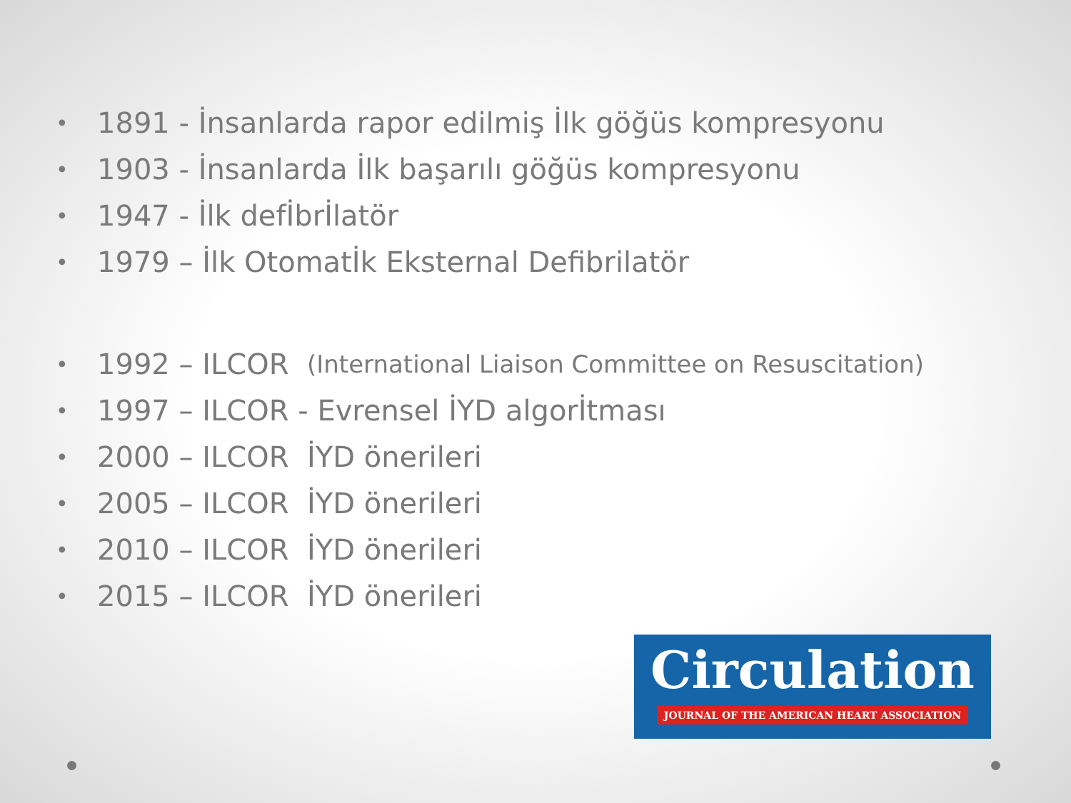• 1891 - İnsanlarda rapor edilmiş İlk göğüs kompresyonu
• 1903 - İnsanlarda İlk başarılı göğüs kompresyonu
• 1947 - İlk defİbrİlatör
• 1979 – İlk Otomatİk Eksternal Defibrilatör
• 1992 – ILCOR (International Liaison Committee on Resuscitation)
• 1997 – ILCOR - Evrensel İYD algorİtması
• 2000 – ILCOR İYD önerileri
• 2005 – ILCOR İYD önerileri
• 2010 – ILCOR İYD önerileri
• 2015 – ILCOR İYD önerileri
Circulation
JOURNAL OF THE AMERICAN HEART ASSOCIATION